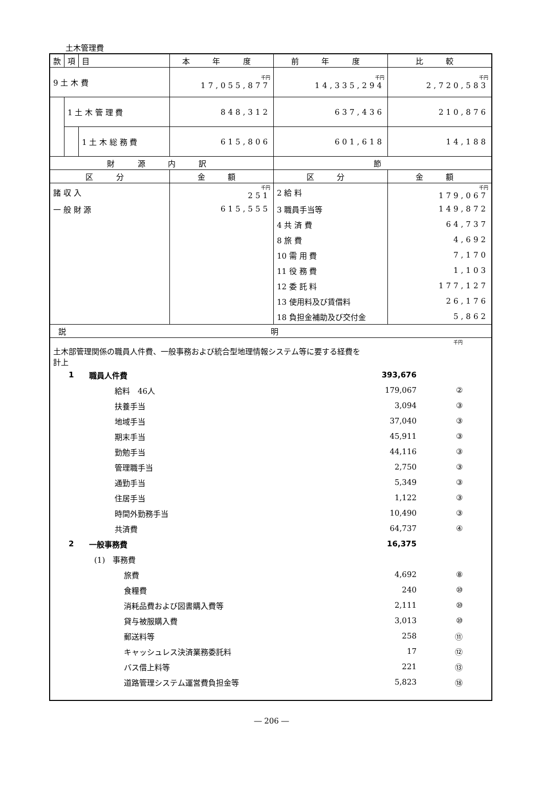土木管理費
| 款 | 項 | 目 | 本 年 度 | 前 年 度 | 比 較 |
| 9 土 木 費 | | | 千円 17,055,877 | 千円 14,335,294 | 千円 2,720,583 |
| | 1 土 木 管 理 費 | | 848,312 | 637,436 | 210,876 |
| | | 1 土 木 総 務 費 | 615,806 | 601,618 | 14,188 |
| 財 源 内 訳 | | | | 節 | |
| 区 分 | | | 金 額 | 区 分 | 金 額 |
| 諸 収 入 | | | 千円 251 | 2 給 料 | 千円 179,067 |
| 一 般 財 源 | | | 615,555 | 3 職員手当等 | 149,872 |
| | | | | 4 共 済 費 | 64,737 |
| | | | | 8 旅 費 | 4,692 |
| | | | | 10 需 用 費 | 7,170 |
| | | | | 11 役 務 費 | 1,103 |
| | | | | 12 委 託 料 | 177,127 |
| | | | | 13 使用料及び賃借料 | 26,176 |
| | | | | 18 負担金補助及び交付金 | 5,862 |
| 説明 | | | | | |
| 千円 土木部管理関係の職員人件費、一般事務および統合型地理情報システム等に要する経費を 計上 / 1 / 職員人件費 / 393,676 / / / / 給料 46人 / 179,067 / ② / / / 扶養手当 / 3,094 / ③ / / / 地域手当 / 37,040 / ③ / / / 期末手当 / 45,911 / ③ / / / 勤勉手当 / 44,116 / ③ / / / 管理職手当 / 2,750 / ③ / / / 通勤手当 / 5,349 / ③ / / / 住居手当 / 1,122 / ③ / / / 時間外勤務手当 / 10,490 / ③ / / / 共済費 / 64,737 / ④ / / 2 / 一般事務費 / 16,375 / / / / (1) 事務費 / / / / / 旅費 / 4,692 / ⑧ / / / 食糧費 / 240 / ⑩ / / / 消耗品費および図書購入費等 / 2,111 / ⑩ / / / 貸与被服購入費 / 3,013 / ⑩ / / / 郵送料等 / 258 / ⑪ / / / キャッシュレス決済業務委託料 / 17 / ⑫ / / / バス借上料等 / 221 / ⑬ / / / 道路管理システム運営費負担金等 / 5,823 / ⑱ / | | | | | |
― 206 ―